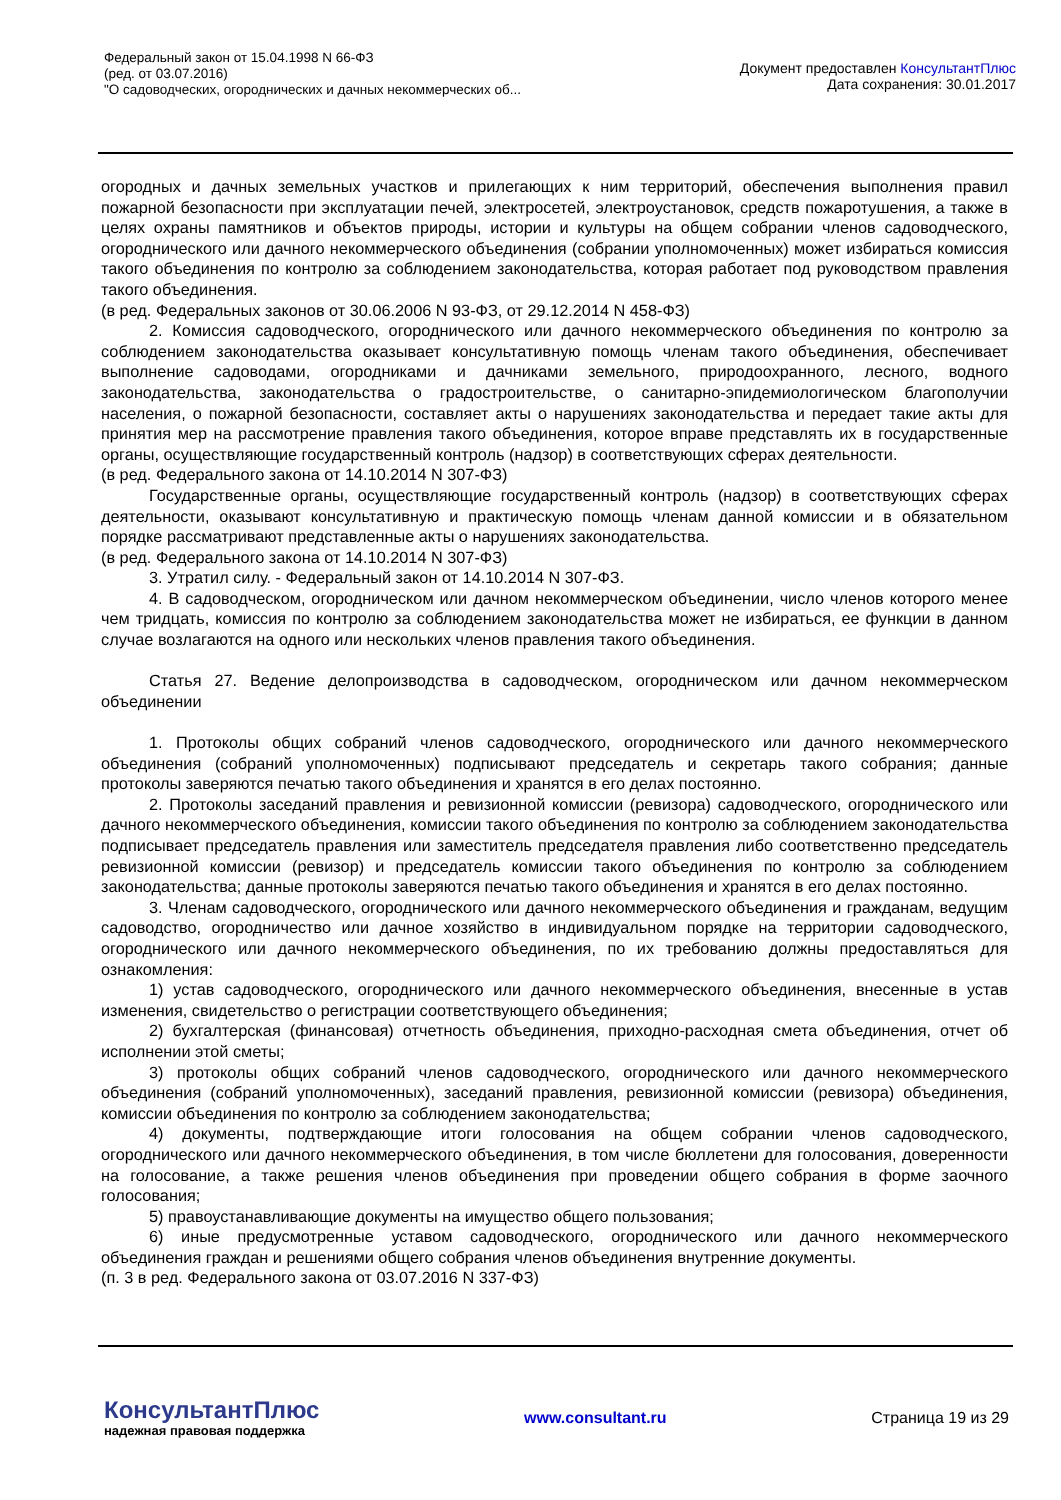Федеральный закон от 15.04.1998 N 66-ФЗ
(ред. от 03.07.2016)
"О садоводческих, огороднических и дачных некоммерческих об...
Документ предоставлен КонсультантПлюс
Дата сохранения: 30.01.2017
огородных и дачных земельных участков и прилегающих к ним территорий, обеспечения выполнения правил пожарной безопасности при эксплуатации печей, электросетей, электроустановок, средств пожаротушения, а также в целях охраны памятников и объектов природы, истории и культуры на общем собрании членов садоводческого, огороднического или дачного некоммерческого объединения (собрании уполномоченных) может избираться комиссия такого объединения по контролю за соблюдением законодательства, которая работает под руководством правления такого объединения.
(в ред. Федеральных законов от 30.06.2006 N 93-ФЗ, от 29.12.2014 N 458-ФЗ)
2. Комиссия садоводческого, огороднического или дачного некоммерческого объединения по контролю за соблюдением законодательства оказывает консультативную помощь членам такого объединения, обеспечивает выполнение садоводами, огородниками и дачниками земельного, природоохранного, лесного, водного законодательства, законодательства о градостроительстве, о санитарно-эпидемиологическом благополучии населения, о пожарной безопасности, составляет акты о нарушениях законодательства и передает такие акты для принятия мер на рассмотрение правления такого объединения, которое вправе представлять их в государственные органы, осуществляющие государственный контроль (надзор) в соответствующих сферах деятельности.
(в ред. Федерального закона от 14.10.2014 N 307-ФЗ)
Государственные органы, осуществляющие государственный контроль (надзор) в соответствующих сферах деятельности, оказывают консультативную и практическую помощь членам данной комиссии и в обязательном порядке рассматривают представленные акты о нарушениях законодательства.
(в ред. Федерального закона от 14.10.2014 N 307-ФЗ)
3. Утратил силу. - Федеральный закон от 14.10.2014 N 307-ФЗ.
4. В садоводческом, огородническом или дачном некоммерческом объединении, число членов которого менее чем тридцать, комиссия по контролю за соблюдением законодательства может не избираться, ее функции в данном случае возлагаются на одного или нескольких членов правления такого объединения.
Статья 27. Ведение делопроизводства в садоводческом, огородническом или дачном некоммерческом объединении
1. Протоколы общих собраний членов садоводческого, огороднического или дачного некоммерческого объединения (собраний уполномоченных) подписывают председатель и секретарь такого собрания; данные протоколы заверяются печатью такого объединения и хранятся в его делах постоянно.
2. Протоколы заседаний правления и ревизионной комиссии (ревизора) садоводческого, огороднического или дачного некоммерческого объединения, комиссии такого объединения по контролю за соблюдением законодательства подписывает председатель правления или заместитель председателя правления либо соответственно председатель ревизионной комиссии (ревизор) и председатель комиссии такого объединения по контролю за соблюдением законодательства; данные протоколы заверяются печатью такого объединения и хранятся в его делах постоянно.
3. Членам садоводческого, огороднического или дачного некоммерческого объединения и гражданам, ведущим садоводство, огородничество или дачное хозяйство в индивидуальном порядке на территории садоводческого, огороднического или дачного некоммерческого объединения, по их требованию должны предоставляться для ознакомления:
1) устав садоводческого, огороднического или дачного некоммерческого объединения, внесенные в устав изменения, свидетельство о регистрации соответствующего объединения;
2) бухгалтерская (финансовая) отчетность объединения, приходно-расходная смета объединения, отчет об исполнении этой сметы;
3) протоколы общих собраний членов садоводческого, огороднического или дачного некоммерческого объединения (собраний уполномоченных), заседаний правления, ревизионной комиссии (ревизора) объединения, комиссии объединения по контролю за соблюдением законодательства;
4) документы, подтверждающие итоги голосования на общем собрании членов садоводческого, огороднического или дачного некоммерческого объединения, в том числе бюллетени для голосования, доверенности на голосование, а также решения членов объединения при проведении общего собрания в форме заочного голосования;
5) правоустанавливающие документы на имущество общего пользования;
6) иные предусмотренные уставом садоводческого, огороднического или дачного некоммерческого объединения граждан и решениями общего собрания членов объединения внутренние документы.
(п. 3 в ред. Федерального закона от 03.07.2016 N 337-ФЗ)
КонсультантПлюс
надежная правовая поддержка
www.consultant.ru Страница 19 из 29